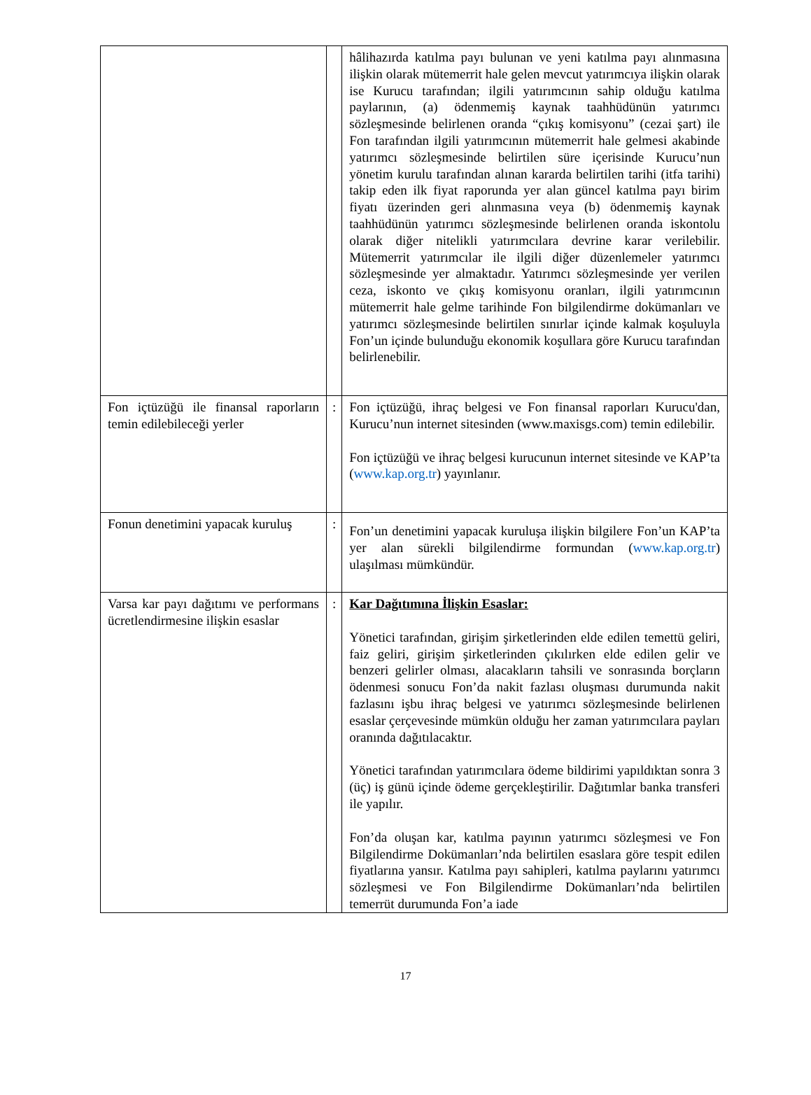| | | hâlihazırda katılma payı bulunan ve yeni katılma payı alınmasına ilişkin olarak mütemerrit hale gelen mevcut yatırımcıya ilişkin olarak ise Kurucu tarafından; ilgili yatırımcının sahip olduğu katılma paylarının, (a) ödenmemiş kaynak taahhüdünün yatırımcı sözleşmesinde belirlenen oranda “çıkış komisyonu” (cezai şart) ile Fon tarafından ilgili yatırımcının mütemerrit hale gelmesi akabinde yatırımcı sözleşmesinde belirtilen süre içerisinde Kurucu’nun yönetim kurulu tarafından alınan kararda belirtilen tarihi (itfa tarihi) takip eden ilk fiyat raporunda yer alan güncel katılma payı birim fiyatı üzerinden geri alınmasına veya (b) ödenmemiş kaynak taahhüdünün yatırımcı sözleşmesinde belirlenen oranda iskontolu olarak diğer nitelikli yatırımcılara devrine karar verilebilir. Mütemerrit yatırımcılar ile ilgili diğer düzenlemeler yatırımcı sözleşmesinde yer almaktadır. Yatırımcı sözleşmesinde yer verilen ceza, iskonto ve çıkış komisyonu oranları, ilgili yatırımcının mütemerrit hale gelme tarihinde Fon bilgilendirme dokümanları ve yatırımcı sözleşmesinde belirtilen sınırlar içinde kalmak koşuluyla Fon’un içinde bulunduğu ekonomik koşullara göre Kurucu tarafından belirlenebilir. |
| Fon içtüzüğü ile finansal raporların temin edilebileceği yerler | : | Fon içtüzüğü, ihraç belgesi ve Fon finansal raporları Kurucu'dan, Kurucu’nun internet sitesinden (www.maxisgs.com) temin edilebilir. Fon içtüzüğü ve ihraç belgesi kurucunun internet sitesinde ve KAP’ta ( www.kap.org.tr ) yayınlanır. |
| Fonun denetimini yapacak kuruluş | : | Fon’un denetimini yapacak kuruluşa ilişkin bilgilere Fon’un KAP’ta yer alan sürekli bilgilendirme formundan ( www.kap.org.tr ) ulaşılması mümkündür. |
| Varsa kar payı dağıtımı ve performans ücretlendirmesine ilişkin esaslar | : | Kar Dağıtımına İlişkin Esaslar: Yönetici tarafından, girişim şirketlerinden elde edilen temettü geliri, faiz geliri, girişim şirketlerinden çıkılırken elde edilen gelir ve benzeri gelirler olması, alacakların tahsili ve sonrasında borçların ödenmesi sonucu Fon’da nakit fazlası oluşması durumunda nakit fazlasını işbu ihraç belgesi ve yatırımcı sözleşmesinde belirlenen esaslar çerçevesinde mümkün olduğu her zaman yatırımcılara payları oranında dağıtılacaktır. Yönetici tarafından yatırımcılara ödeme bildirimi yapıldıktan sonra 3 (üç) iş günü içinde ödeme gerçekleştirilir. Dağıtımlar banka transferi ile yapılır. Fon’da oluşan kar, katılma payının yatırımcı sözleşmesi ve Fon Bilgilendirme Dokümanları’nda belirtilen esaslara göre tespit edilen fiyatlarına yansır. Katılma payı sahipleri, katılma paylarını yatırımcı sözleşmesi ve Fon Bilgilendirme Dokümanları’nda belirtilen temerrüt durumunda Fon’a iade |
17